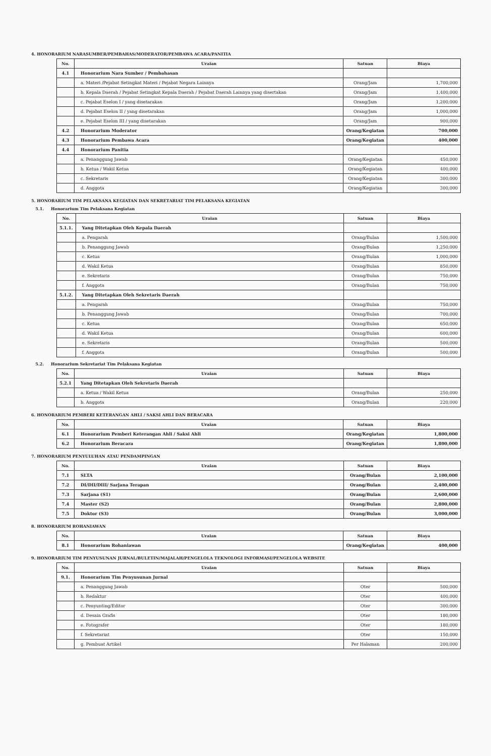4. HONORARIUM NARASUMBER/PEMBAHAS/MODERATOR/PEMBAWA ACARA/PANITIA
| No. | Uraian | Satuan | Biaya |
| --- | --- | --- | --- |
| 4.1 | Honorarium Nara Sumber / Pembahasan | | |
| | a. Materi /Pejabat Setingkat Materi / Pejabat Negara Lainnya | Orang/Jam | 1,700,000 |
| | b. Kepala Daerah / Pejabat Setingkat Kepala Daerah / Pejabat Daerah Lainnya yang disertakan | Orang/Jam | 1,400,000 |
| | c. Pejabat Eselon I / yang disetarakan | Orang/Jam | 1,200,000 |
| | d. Pejabat Eselon II / yang disetarakan | Orang/Jam | 1,000,000 |
| | e. Pejabat Eselon III / yang disetarakan | Orang/Jam | 900,000 |
| 4.2 | Honorarium Moderator | Orang/Kegiatan | 700,000 |
| 4.3 | Honorarium Pembawa Acara | Orang/Kegiatan | 400,000 |
| 4.4 | Honorarium Panitia | | |
| | a. Penanggung Jawab | Orang/Kegiatan | 450,000 |
| | b. Ketua / Wakil Ketua | Orang/Kegiatan | 400,000 |
| | c. Sekretaris | Orang/Kegiatan | 300,000 |
| | d. Anggota | Orang/Kegiatan | 300,000 |
5. HONORARIUM TIM PELAKSANA KEGIATAN DAN SEKRETARIAT TIM PELAKSANA KEGIATAN
5.1. Honorarium Tim Pelaksana Kegiatan
| No. | Uraian | Satuan | Biaya |
| --- | --- | --- | --- |
| 5.1.1. | Yang Ditetapkan Oleh Kepala Daerah | | |
| | a. Pengarah | Orang/Bulan | 1,500,000 |
| | b. Penanggung Jawab | Orang/Bulan | 1,250,000 |
| | c. Ketua | Orang/Bulan | 1,000,000 |
| | d. Wakil Ketua | Orang/Bulan | 850,000 |
| | e. Sekretaris | Orang/Bulan | 750,000 |
| | f. Anggota | Orang/Bulan | 750,000 |
| 5.1.2. | Yang Ditetapkan Oleh Sekretaris Daerah | | |
| | a. Pengarah | Orang/Bulan | 750,000 |
| | b. Penanggung Jawab | Orang/Bulan | 700,000 |
| | c. Ketua | Orang/Bulan | 650,000 |
| | d. Wakil Ketua | Orang/Bulan | 600,000 |
| | e. Sekretaris | Orang/Bulan | 500,000 |
| | f. Anggota | Orang/Bulan | 500,000 |
5.2. Honorarium Sekretariat Tim Pelaksana Kegiatan
| No. | Uraian | Satuan | Biaya |
| --- | --- | --- | --- |
| 5.2.1 | Yang Ditetapkan Oleh Sekretaris Daerah | | |
| | a. Ketua / Wakil Ketua | Orang/Bulan | 250,000 |
| | b. Anggota | Orang/Bulan | 220,000 |
6. HONORARIUM PEMBERI KETERANGAN AHLI / SAKSI AHLI DAN BERACARA
| No. | Uraian | Satuan | Biaya |
| --- | --- | --- | --- |
| 6.1 | Honorarium Pemberi Keterangan Ahli / Saksi Ahli | Orang/Kegiatan | 1,800,000 |
| 6.2 | Honorarium Beracara | Orang/Kegiatan | 1,800,000 |
7. HONORARIUM PENYULUHAN ATAU PENDAMPINGAN
| No. | Uraian | Satuan | Biaya |
| --- | --- | --- | --- |
| 7.1 | SLTA | Orang/Bulan | 2,100,000 |
| 7.2 | DI/DII/DIII/ Sarjana Terapan | Orang/Bulan | 2,400,000 |
| 7.3 | Sarjana (S1) | Orang/Bulan | 2,600,000 |
| 7.4 | Master (S2) | Orang/Bulan | 2,800,000 |
| 7.5 | Doktor (S3) | Orang/Bulan | 3,000,000 |
8. HONORARIUM ROHANIAWAN
| No. | Uraian | Satuan | Biaya |
| --- | --- | --- | --- |
| 8.1 | Honorarium Rohaniawan | Orang/Kegiatan | 400,000 |
9. HONORARIUM TIM PENYUSUNAN JURNAL/BULETIN/MAJALAH/PENGELOLA TEKNOLOGI INFORMASI/PENGELOLA WEBSITE
| No. | Uraian | Satuan | Biaya |
| --- | --- | --- | --- |
| 9.1. | Honorarium Tim Penyusunan Jurnal | | |
| | a. Penanggung Jawab | Oter | 500,000 |
| | b. Redaktur | Oter | 400,000 |
| | c. Penyunting/Editor | Oter | 300,000 |
| | d. Desain Grafis | Oter | 180,000 |
| | e. Fotografer | Oter | 180,000 |
| | f. Sekretariat | Oter | 150,000 |
| | g. Pembuat Artikel | Per Halaman | 200,000 |